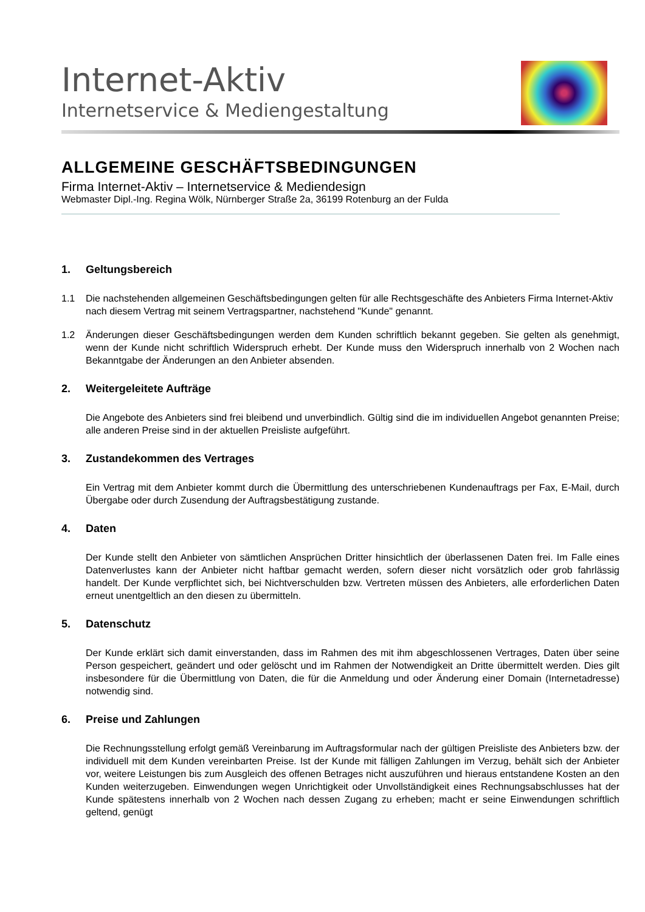Internet-Aktiv
Internetservice & Mediengestaltung
ALLGEMEINE GESCHÄFTSBEDINGUNGEN
Firma Internet-Aktiv – Internetservice & Mediendesign
Webmaster Dipl.-Ing. Regina Wölk, Nürnberger Straße 2a, 36199 Rotenburg an der Fulda
1. Geltungsbereich
1.1 Die nachstehenden allgemeinen Geschäftsbedingungen gelten für alle Rechtsgeschäfte des Anbieters Firma Internet-Aktiv nach diesem Vertrag mit seinem Vertragspartner, nachstehend "Kunde" genannt.
1.2 Änderungen dieser Geschäftsbedingungen werden dem Kunden schriftlich bekannt gegeben. Sie gelten als genehmigt, wenn der Kunde nicht schriftlich Widerspruch erhebt. Der Kunde muss den Widerspruch innerhalb von 2 Wochen nach Bekanntgabe der Änderungen an den Anbieter absenden.
2. Weitergeleitete Aufträge
Die Angebote des Anbieters sind frei bleibend und unverbindlich. Gültig sind die im individuellen Angebot genannten Preise; alle anderen Preise sind in der aktuellen Preisliste aufgeführt.
3. Zustandekommen des Vertrages
Ein Vertrag mit dem Anbieter kommt durch die Übermittlung des unterschriebenen Kundenauftrags per Fax, E-Mail, durch Übergabe oder durch Zusendung der Auftragsbestätigung zustande.
4. Daten
Der Kunde stellt den Anbieter von sämtlichen Ansprüchen Dritter hinsichtlich der überlassenen Daten frei. Im Falle eines Datenverlustes kann der Anbieter nicht haftbar gemacht werden, sofern dieser nicht vorsätzlich oder grob fahrlässig handelt. Der Kunde verpflichtet sich, bei Nichtverschulden bzw. Vertreten müssen des Anbieters, alle erforderlichen Daten erneut unentgeltlich an den diesen zu übermitteln.
5. Datenschutz
Der Kunde erklärt sich damit einverstanden, dass im Rahmen des mit ihm abgeschlossenen Vertrages, Daten über seine Person gespeichert, geändert und oder gelöscht und im Rahmen der Notwendigkeit an Dritte übermittelt werden. Dies gilt insbesondere für die Übermittlung von Daten, die für die Anmeldung und oder Änderung einer Domain (Internetadresse) notwendig sind.
6. Preise und Zahlungen
Die Rechnungsstellung erfolgt gemäß Vereinbarung im Auftragsformular nach der gültigen Preisliste des Anbieters bzw. der individuell mit dem Kunden vereinbarten Preise. Ist der Kunde mit fälligen Zahlungen im Verzug, behält sich der Anbieter vor, weitere Leistungen bis zum Ausgleich des offenen Betrages nicht auszuführen und hieraus entstandene Kosten an den Kunden weiterzugeben. Einwendungen wegen Unrichtigkeit oder Unvollständigkeit eines Rechnungsabschlusses hat der Kunde spätestens innerhalb von 2 Wochen nach dessen Zugang zu erheben; macht er seine Einwendungen schriftlich geltend, genügt